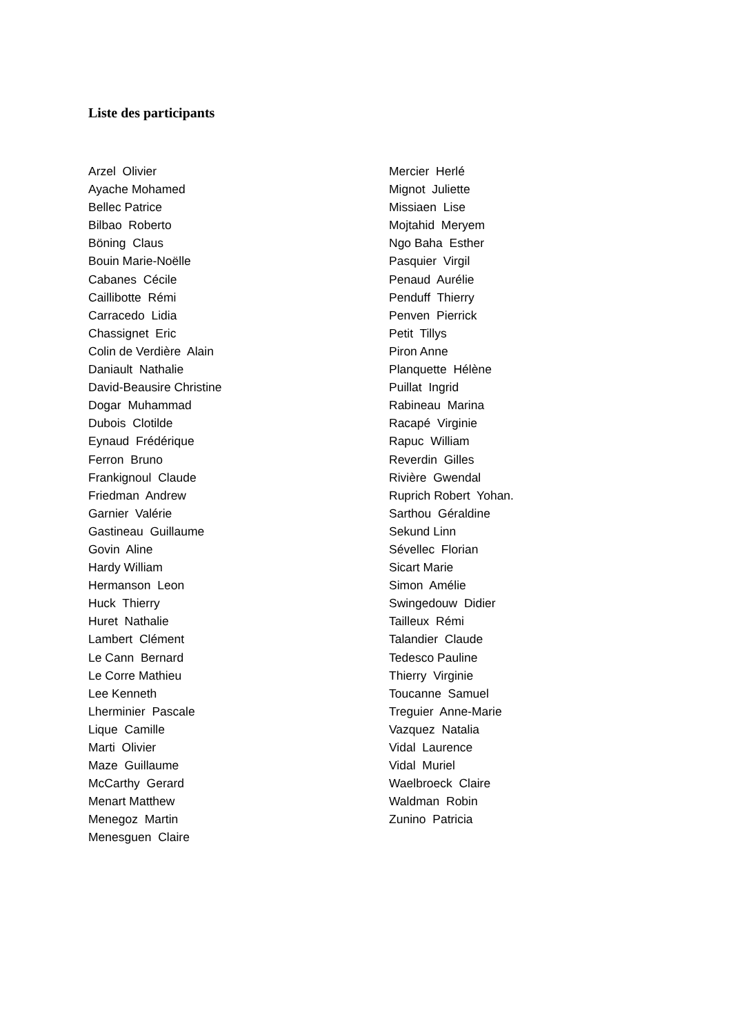Liste des participants
Arzel Olivier
Ayache Mohamed
Bellec Patrice
Bilbao Roberto
Böning Claus
Bouin Marie-Noëlle
Cabanes Cécile
Caillibotte Rémi
Carracedo Lidia
Chassignet Eric
Colin de Verdière Alain
Daniault Nathalie
David-Beausire Christine
Dogar Muhammad
Dubois Clotilde
Eynaud Frédérique
Ferron Bruno
Frankignoul Claude
Friedman Andrew
Garnier Valérie
Gastineau Guillaume
Govin Aline
Hardy William
Hermanson Leon
Huck Thierry
Huret Nathalie
Lambert Clément
Le Cann Bernard
Le Corre Mathieu
Lee Kenneth
Lherminier Pascale
Lique Camille
Marti Olivier
Maze Guillaume
McCarthy Gerard
Menart Matthew
Menegoz Martin
Menesguen Claire
Mercier Herlé
Mignot Juliette
Missiaen Lise
Mojtahid Meryem
Ngo Baha Esther
Pasquier Virgil
Penaud Aurélie
Penduff Thierry
Penven Pierrick
Petit Tillys
Piron Anne
Planquette Hélène
Puillat Ingrid
Rabineau Marina
Racapé Virginie
Rapuc William
Reverdin Gilles
Rivière Gwendal
Ruprich Robert Yohan.
Sarthou Géraldine
Sekund Linn
Sévellec Florian
Sicart Marie
Simon Amélie
Swingedouw Didier
Tailleux Rémi
Talandier Claude
Tedesco Pauline
Thierry Virginie
Toucanne Samuel
Treguier Anne-Marie
Vazquez Natalia
Vidal Laurence
Vidal Muriel
Waelbroeck Claire
Waldman Robin
Zunino Patricia